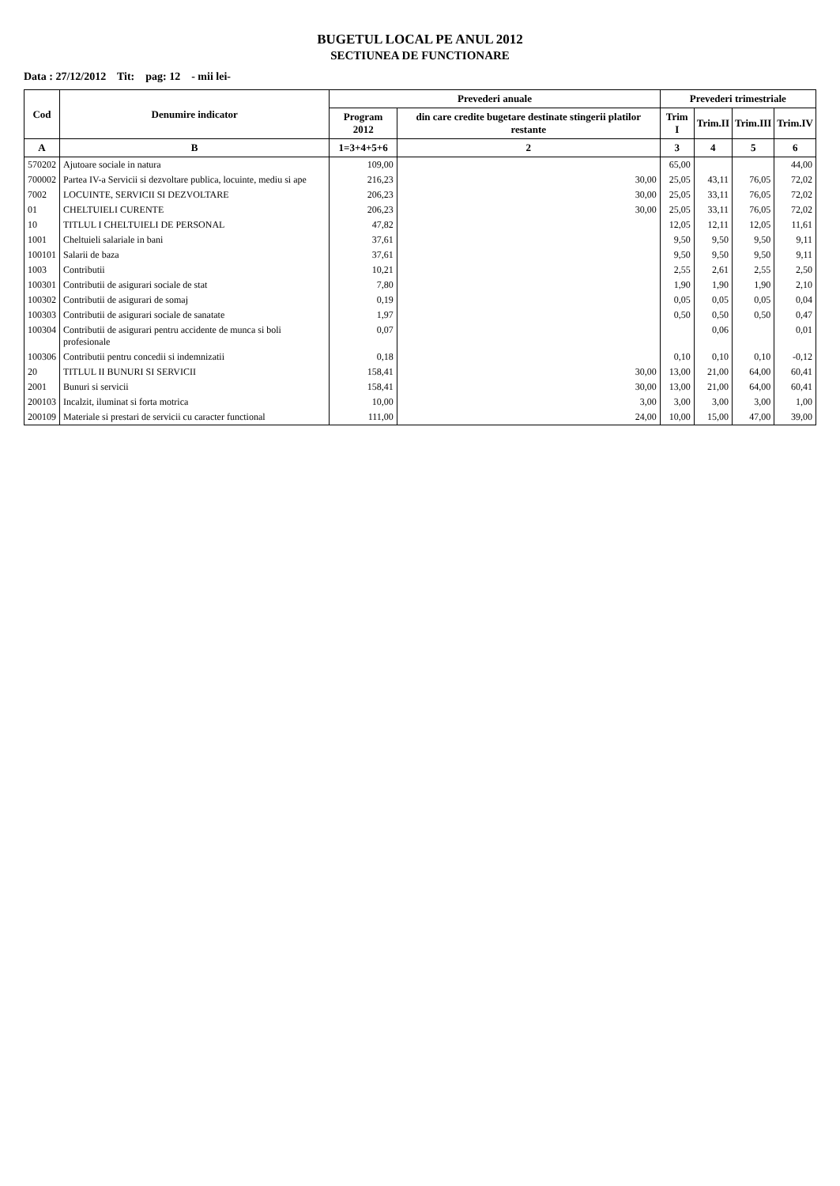BUGETUL LOCAL PE ANUL 2012
SECTIUNEA DE FUNCTIONARE
Data : 27/12/2012 Tit: pag: 12 - mii lei-
| Cod | Denumire indicator | Prevederi anuale | | Prevederi trimestriale | | | |
| --- | --- | --- | --- | --- | --- | --- | --- |
| | | Program 2012 | din care credite bugetare destinate stingerii platilor restante | Trim I | Trim.II | Trim.III | Trim.IV |
| A | B | 1=3+4+5+6 | 2 | 3 | 4 | 5 | 6 |
| 570202 | Ajutoare sociale in natura | 109,00 | | 65,00 | | | 44,00 |
| 700002 | Partea IV-a Servicii si dezvoltare publica, locuinte, mediu si ape | 216,23 | 30,00 | 25,05 | 43,11 | 76,05 | 72,02 |
| 7002 | LOCUINTE, SERVICII SI DEZVOLTARE | 206,23 | 30,00 | 25,05 | 33,11 | 76,05 | 72,02 |
| 01 | CHELTUIELI CURENTE | 206,23 | 30,00 | 25,05 | 33,11 | 76,05 | 72,02 |
| 10 | TITLUL I CHELTUIELI DE PERSONAL | 47,82 | | 12,05 | 12,11 | 12,05 | 11,61 |
| 1001 | Cheltuieli salariale in bani | 37,61 | | 9,50 | 9,50 | 9,50 | 9,11 |
| 100101 | Salarii de baza | 37,61 | | 9,50 | 9,50 | 9,50 | 9,11 |
| 1003 | Contributii | 10,21 | | 2,55 | 2,61 | 2,55 | 2,50 |
| 100301 | Contributii de asigurari sociale de stat | 7,80 | | 1,90 | 1,90 | 1,90 | 2,10 |
| 100302 | Contributii de asigurari de somaj | 0,19 | | 0,05 | 0,05 | 0,05 | 0,04 |
| 100303 | Contributii de asigurari sociale de sanatate | 1,97 | | 0,50 | 0,50 | 0,50 | 0,47 |
| 100304 | Contributii de asigurari pentru accidente de munca si boli profesionale | 0,07 | | | 0,06 | | 0,01 |
| 100306 | Contributii pentru concedii si indemnizatii | 0,18 | | 0,10 | 0,10 | 0,10 | -0,12 |
| 20 | TITLUL II BUNURI SI SERVICII | 158,41 | 30,00 | 13,00 | 21,00 | 64,00 | 60,41 |
| 2001 | Bunuri si servicii | 158,41 | 30,00 | 13,00 | 21,00 | 64,00 | 60,41 |
| 200103 | Incalzit, iluminat si forta motrica | 10,00 | 3,00 | 3,00 | 3,00 | 3,00 | 1,00 |
| 200109 | Materiale si prestari de servicii cu caracter functional | 111,00 | 24,00 | 10,00 | 15,00 | 47,00 | 39,00 |